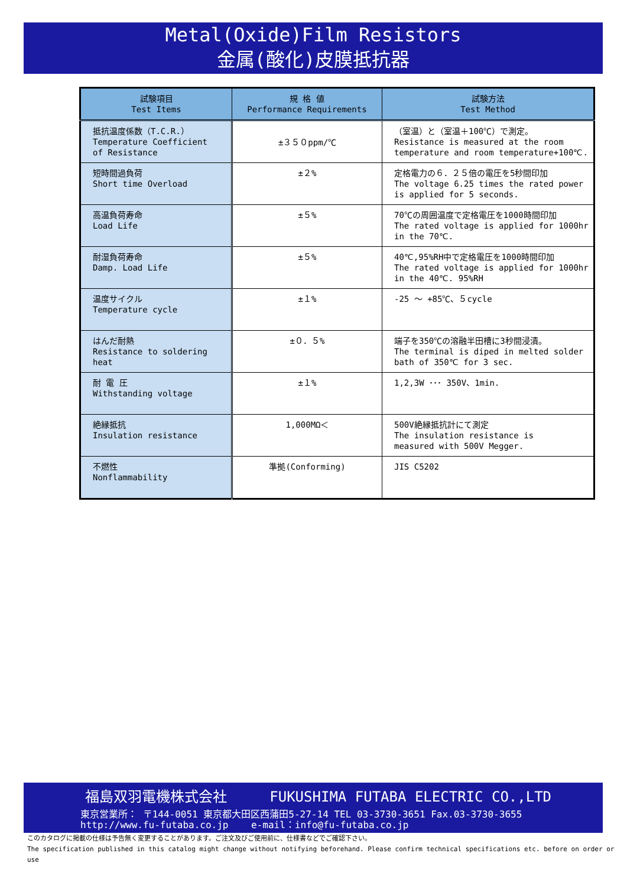Metal(Oxide)Film Resistors
金属(酸化)皮膜抵抗器
| 試験項目 Test Items | 規 格 値 Performance Requirements | 試験方法 Test Method |
| --- | --- | --- |
| 抵抗温度係数（T.C.R.） Temperature Coefficient of Resistance | ±３５０ppm/℃ | （室温）と（室温＋100℃）で測定。 Resistance is measured at the room temperature and room temperature+100℃. |
| 短時間過負荷 Short time Overload | ±２% | 定格電力の６．２５倍の電圧を5秒間印加 The voltage 6.25 times the rated power is applied for 5 seconds. |
| 高温負荷寿命 Load Life | ±５% | 70℃の周囲温度で定格電圧を1000時間印加 The rated voltage is applied for 1000hr in the 70℃. |
| 耐湿負荷寿命 Damp. Load Life | ±５% | 40℃,95%RH中で定格電圧を1000時間印加 The rated voltage is applied for 1000hr in the 40℃. 95%RH |
| 温度サイクル Temperature cycle | ±１% | -25 ～ +85℃、５cycle |
| はんだ耐熱 Resistance to soldering heat | ±０．５% | 端子を350℃の溶融半田槽に3秒間浸漬。 The terminal is diped in melted solder bath of 350℃ for 3 sec. |
| 耐 電 圧 Withstanding voltage | ±１% | 1,2,3W ･･･ 350V、1min. |
| 絶縁抵抗 Insulation resistance | 1,000MΩ＜ | 500V絶縁抵抗計にて測定 The insulation resistance is measured with 500V Megger. |
| 不燃性 Nonflammability | 準拠(Conforming) | JIS C5202 |
福島双羽電機株式会社 FUKUSHIMA FUTABA ELECTRIC CO.,LTD
東京営業所： 〒144-0051 東京都大田区西蒲田5-27-14 TEL 03-3730-3651 Fax.03-3730-3655
http://www.fu-futaba.co.jp e-mail：info@fu-futaba.co.jp
このカタログに掲載の仕様は予告無く変更することがあります。ご注文及びご使用前に、仕様書などでご確認下さい。
The specification published in this catalog might change without notifying beforehand. Please confirm technical specifications etc. before on order or use